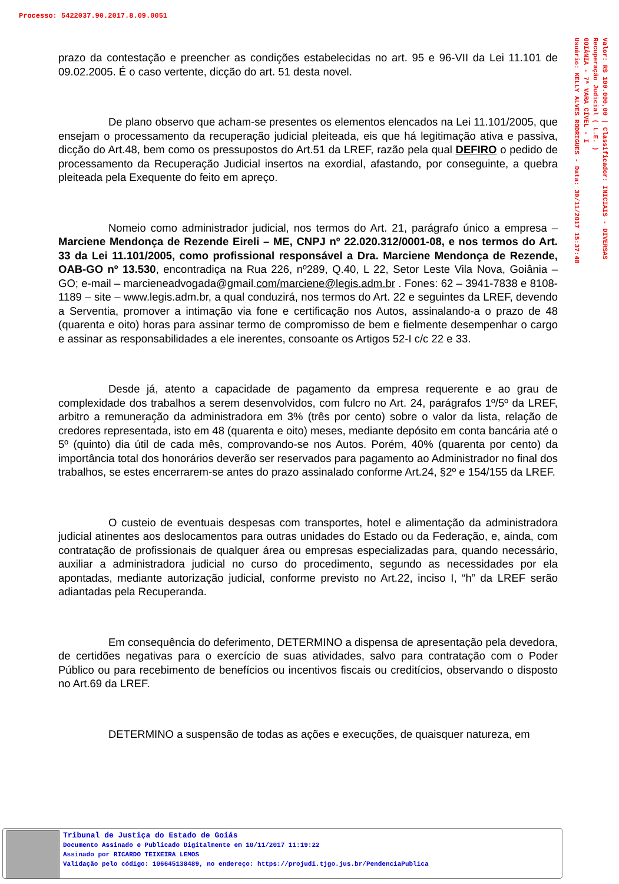Processo: 5422037.90.2017.8.09.0051
Valor: R$ 100.000,00 | Classificador: INICIAIS - DIVERSAS
Recuperação Judicial ( L.E. )
GOIÂNIA - 7ª VARA CÍVEL - I
Usuário: KELLY ALVES RODRIGUES - Data: 30/11/2017 15:37:48
prazo da contestação e preencher as condições estabelecidas no art. 95 e 96-VII da Lei 11.101 de 09.02.2005. É o caso vertente, dicção do art. 51 desta novel.
De plano observo que acham-se presentes os elementos elencados na Lei 11.101/2005, que ensejam o processamento da recuperação judicial pleiteada, eis que há legitimação ativa e passiva, dicção do Art.48, bem como os pressupostos do Art.51 da LREF, razão pela qual DEFIRO o pedido de processamento da Recuperação Judicial insertos na exordial, afastando, por conseguinte, a quebra pleiteada pela Exequente do feito em apreço.
Nomeio como administrador judicial, nos termos do Art. 21, parágrafo único a empresa – Marciene Mendonça de Rezende Eireli – ME, CNPJ nº 22.020.312/0001-08, e nos termos do Art. 33 da Lei 11.101/2005, como profissional responsável a Dra. Marciene Mendonça de Rezende, OAB-GO nº 13.530, encontradiça na Rua 226, nº289, Q.40, L 22, Setor Leste Vila Nova, Goiânia – GO; e-mail – marcieneadvogada@gmail.com/marciene@legis.adm.br . Fones: 62 – 3941-7838 e 8108-1189 – site – www.legis.adm.br, a qual conduzirá, nos termos do Art. 22 e seguintes da LREF, devendo a Serventia, promover a intimação via fone e certificação nos Autos, assinalando-a o prazo de 48 (quarenta e oito) horas para assinar termo de compromisso de bem e fielmente desempenhar o cargo e assinar as responsabilidades a ele inerentes, consoante os Artigos 52-I c/c 22 e 33.
Desde já, atento a capacidade de pagamento da empresa requerente e ao grau de complexidade dos trabalhos a serem desenvolvidos, com fulcro no Art. 24, parágrafos 1º/5º da LREF, arbitro a remuneração da administradora em 3% (três por cento) sobre o valor da lista, relação de credores representada, isto em 48 (quarenta e oito) meses, mediante depósito em conta bancária até o 5º (quinto) dia útil de cada mês, comprovando-se nos Autos. Porém, 40% (quarenta por cento) da importância total dos honorários deverão ser reservados para pagamento ao Administrador no final dos trabalhos, se estes encerrarem-se antes do prazo assinalado conforme Art.24, §2º e 154/155 da LREF.
O custeio de eventuais despesas com transportes, hotel e alimentação da administradora judicial atinentes aos deslocamentos para outras unidades do Estado ou da Federação, e, ainda, com contratação de profissionais de qualquer área ou empresas especializadas para, quando necessário, auxiliar a administradora judicial no curso do procedimento, segundo as necessidades por ela apontadas, mediante autorização judicial, conforme previsto no Art.22, inciso I, “h” da LREF serão adiantadas pela Recuperanda.
Em consequência do deferimento, DETERMINO a dispensa de apresentação pela devedora, de certidões negativas para o exercício de suas atividades, salvo para contratação com o Poder Público ou para recebimento de benefícios ou incentivos fiscais ou creditícios, observando o disposto no Art.69 da LREF.
DETERMINO a suspensão de todas as ações e execuções, de quaisquer natureza, em
Tribunal de Justiça do Estado de Goiás
Documento Assinado e Publicado Digitalmente em 10/11/2017 11:19:22
Assinado por RICARDO TEIXEIRA LEMOS
Validação pelo código: 106645138489, no endereço: https://projudi.tjgo.jus.br/PendenciaPublica